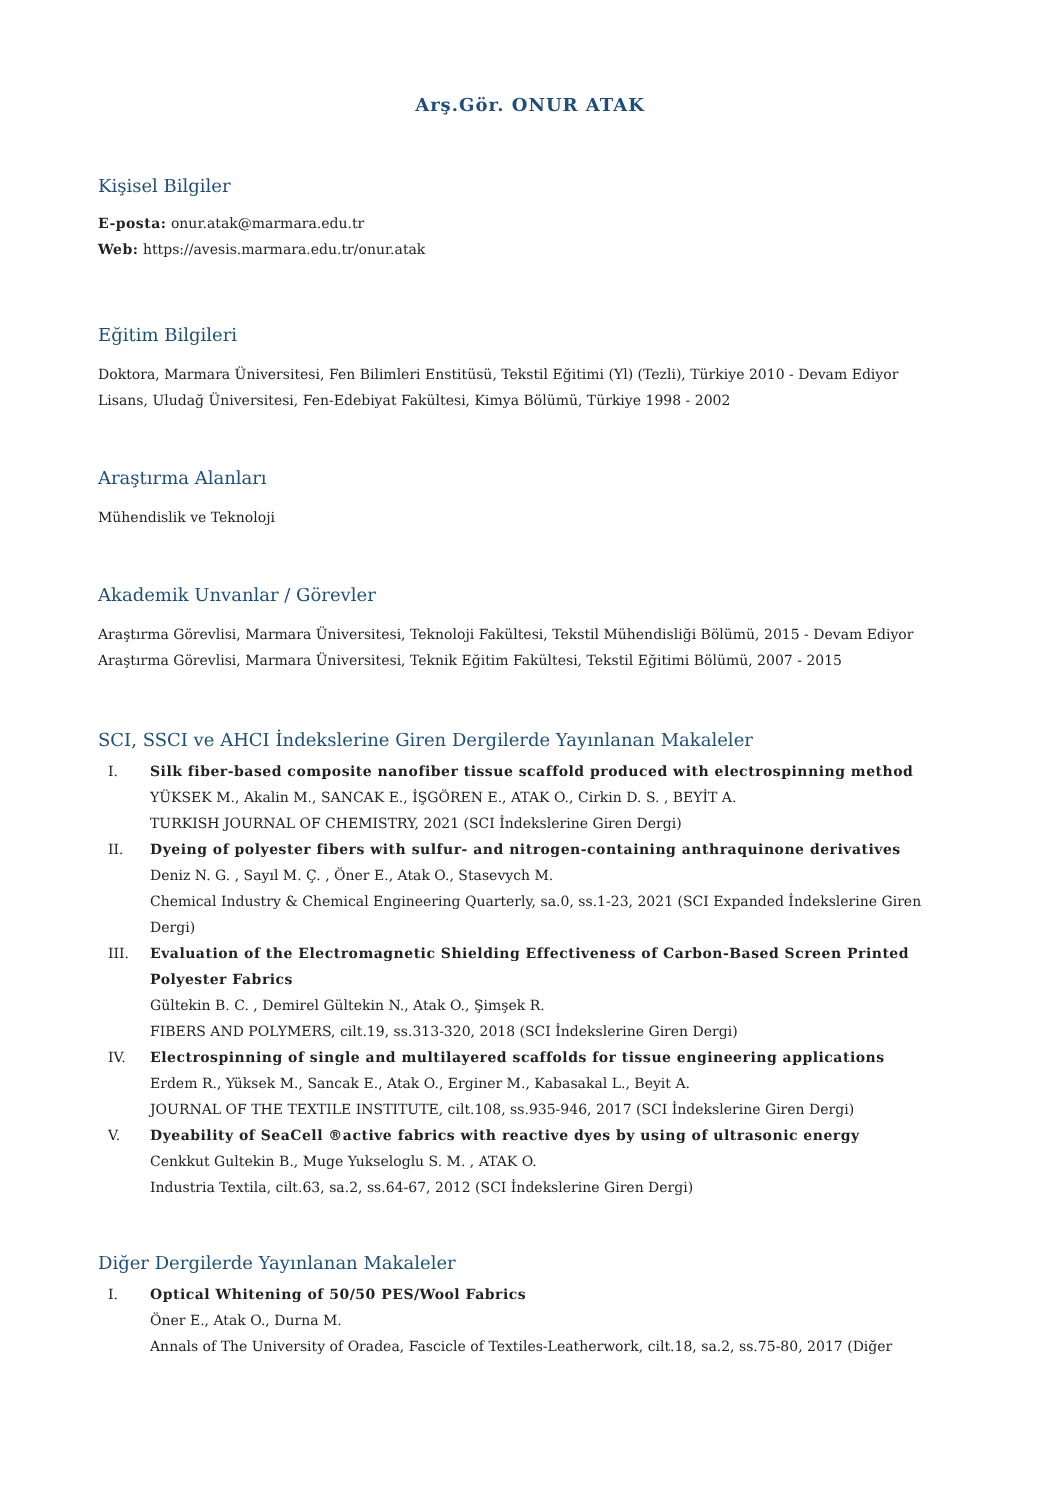Arş.Gör. ONUR ATAK
Kişisel Bilgiler
E-posta: onur.atak@marmara.edu.tr
Web: https://avesis.marmara.edu.tr/onur.atak
Eğitim Bilgileri
Doktora, Marmara Üniversitesi, Fen Bilimleri Enstitüsü, Tekstil Eğitimi (Yl) (Tezli), Türkiye 2010 - Devam Ediyor
Lisans, Uludağ Üniversitesi, Fen-Edebiyat Fakültesi, Kimya Bölümü, Türkiye 1998 - 2002
Araştırma Alanları
Mühendislik ve Teknoloji
Akademik Unvanlar / Görevler
Araştırma Görevlisi, Marmara Üniversitesi, Teknoloji Fakültesi, Tekstil Mühendisliği Bölümü, 2015 - Devam Ediyor
Araştırma Görevlisi, Marmara Üniversitesi, Teknik Eğitim Fakültesi, Tekstil Eğitimi Bölümü, 2007 - 2015
SCI, SSCI ve AHCI İndekslerine Giren Dergilerde Yayınlanan Makaleler
I. Silk fiber-based composite nanofiber tissue scaffold produced with electrospinning method
YÜKSEK M., Akalin M., SANCAK E., İŞGÖREN E., ATAK O., Cirkin D. S. , BEYİT A.
TURKISH JOURNAL OF CHEMISTRY, 2021 (SCI İndekslerine Giren Dergi)
II. Dyeing of polyester fibers with sulfur- and nitrogen-containing anthraquinone derivatives
Deniz N. G. , Sayıl M. Ç. , Öner E., Atak O., Stasevych M.
Chemical Industry & Chemical Engineering Quarterly, sa.0, ss.1-23, 2021 (SCI Expanded İndekslerine Giren Dergi)
III. Evaluation of the Electromagnetic Shielding Effectiveness of Carbon-Based Screen Printed Polyester Fabrics
Gültekin B. C. , Demirel Gültekin N., Atak O., Şimşek R.
FIBERS AND POLYMERS, cilt.19, ss.313-320, 2018 (SCI İndekslerine Giren Dergi)
IV. Electrospinning of single and multilayered scaffolds for tissue engineering applications
Erdem R., Yüksek M., Sancak E., Atak O., Erginer M., Kabasakal L., Beyit A.
JOURNAL OF THE TEXTILE INSTITUTE, cilt.108, ss.935-946, 2017 (SCI İndekslerine Giren Dergi)
V. Dyeability of SeaCell ®active fabrics with reactive dyes by using of ultrasonic energy
Cenkkut Gultekin B., Muge Yukseloglu S. M. , ATAK O.
Industria Textila, cilt.63, sa.2, ss.64-67, 2012 (SCI İndekslerine Giren Dergi)
Diğer Dergilerde Yayınlanan Makaleler
I. Optical Whitening of 50/50 PES/Wool Fabrics
Öner E., Atak O., Durna M.
Annals of The University of Oradea, Fascicle of Textiles-Leatherwork, cilt.18, sa.2, ss.75-80, 2017 (Diğer